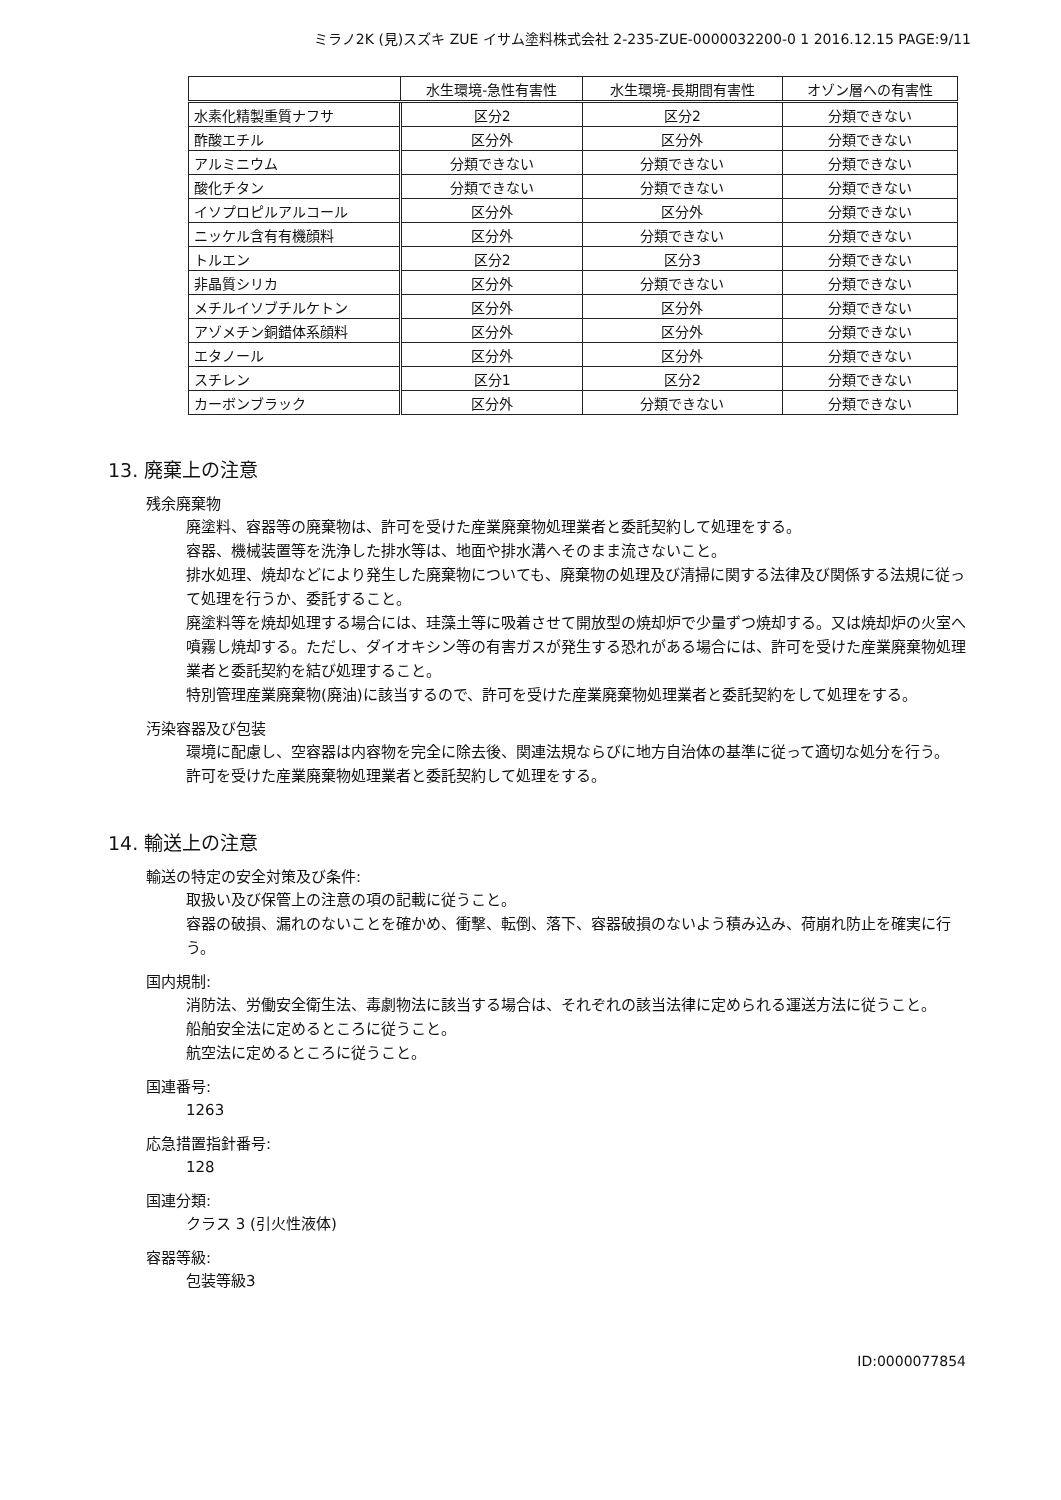ミラノ2K (見)スズキ ZUE イサム塗料株式会社 2-235-ZUE-0000032200-0 1 2016.12.15 PAGE:9/11
| | 水生環境-急性有害性 | 水生環境-長期間有害性 | オゾン層への有害性 |
| --- | --- | --- | --- |
| 水素化精製重質ナフサ | 区分2 | 区分2 | 分類できない |
| 酢酸エチル | 区分外 | 区分外 | 分類できない |
| アルミニウム | 分類できない | 分類できない | 分類できない |
| 酸化チタン | 分類できない | 分類できない | 分類できない |
| イソプロピルアルコール | 区分外 | 区分外 | 分類できない |
| ニッケル含有有機顔料 | 区分外 | 分類できない | 分類できない |
| トルエン | 区分2 | 区分3 | 分類できない |
| 非晶質シリカ | 区分外 | 分類できない | 分類できない |
| メチルイソブチルケトン | 区分外 | 区分外 | 分類できない |
| アゾメチン銅錯体系顔料 | 区分外 | 区分外 | 分類できない |
| エタノール | 区分外 | 区分外 | 分類できない |
| スチレン | 区分1 | 区分2 | 分類できない |
| カーボンブラック | 区分外 | 分類できない | 分類できない |
13. 廃棄上の注意
残余廃棄物
廃塗料、容器等の廃棄物は、許可を受けた産業廃棄物処理業者と委託契約して処理をする。
容器、機械装置等を洗浄した排水等は、地面や排水溝へそのまま流さないこと。
排水処理、焼却などにより発生した廃棄物についても、廃棄物の処理及び清掃に関する法律及び関係する法規に従って処理を行うか、委託すること。
廃塗料等を焼却処理する場合には、珪藻土等に吸着させて開放型の焼却炉で少量ずつ焼却する。又は焼却炉の火室へ噴霧し焼却する。ただし、ダイオキシン等の有害ガスが発生する恐れがある場合には、許可を受けた産業廃棄物処理業者と委託契約を結び処理すること。
特別管理産業廃棄物(廃油)に該当するので、許可を受けた産業廃棄物処理業者と委託契約をして処理をする。
汚染容器及び包装
環境に配慮し、空容器は内容物を完全に除去後、関連法規ならびに地方自治体の基準に従って適切な処分を行う。
許可を受けた産業廃棄物処理業者と委託契約して処理をする。
14. 輸送上の注意
輸送の特定の安全対策及び条件:
取扱い及び保管上の注意の項の記載に従うこと。
容器の破損、漏れのないことを確かめ、衝撃、転倒、落下、容器破損のないよう積み込み、荷崩れ防止を確実に行う。
国内規制:
消防法、労働安全衛生法、毒劇物法に該当する場合は、それぞれの該当法律に定められる運送方法に従うこと。
船舶安全法に定めるところに従うこと。
航空法に定めるところに従うこと。
国連番号:
1263
応急措置指針番号:
128
国連分類:
クラス 3 (引火性液体)
容器等級:
包装等級3
ID:0000077854